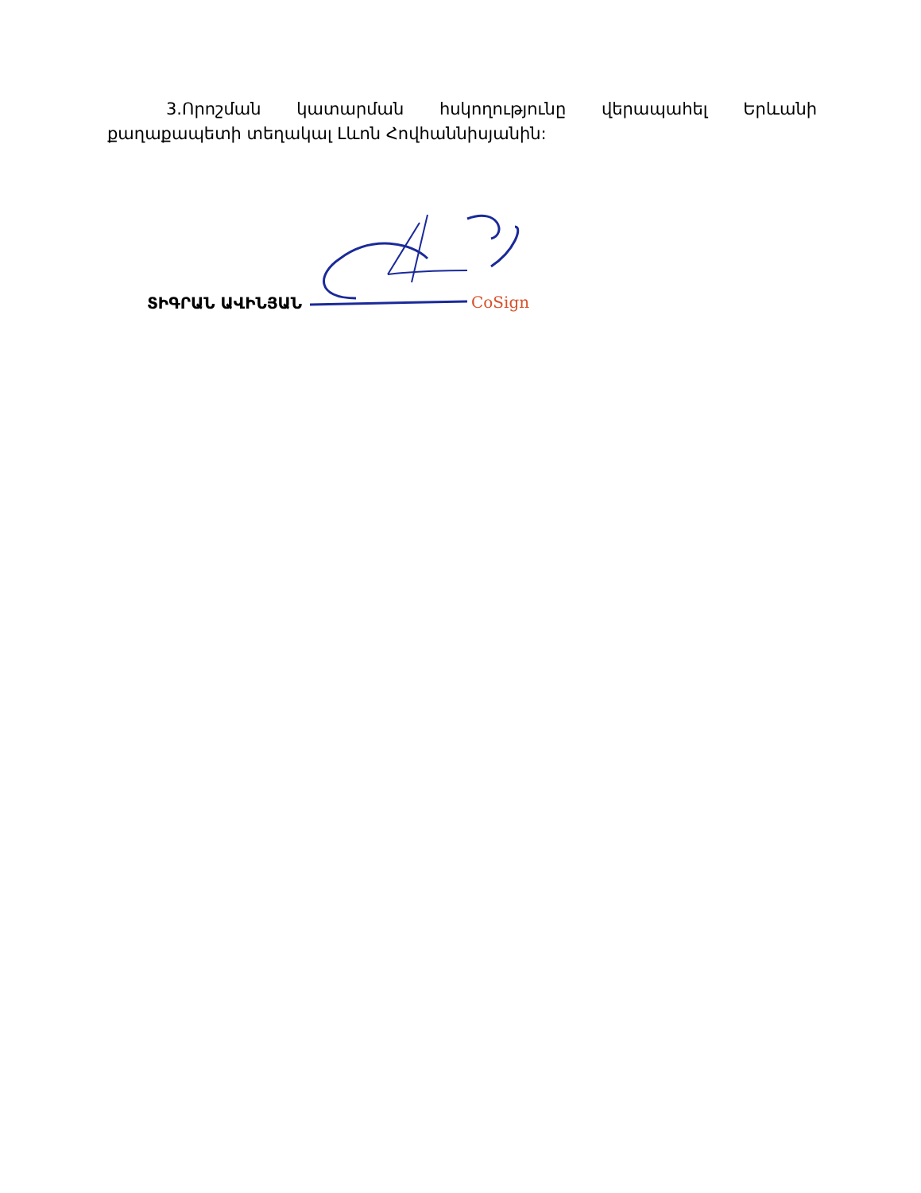3.Որոշման կատարման հսկողությունը վերապահել Երևանի քաղաքապետի տեղակալ Լևոն Հովհաննիսյանին:
ՏԻԳՐԱՆ ԱՎԻՆՅԱՆ
CoSign